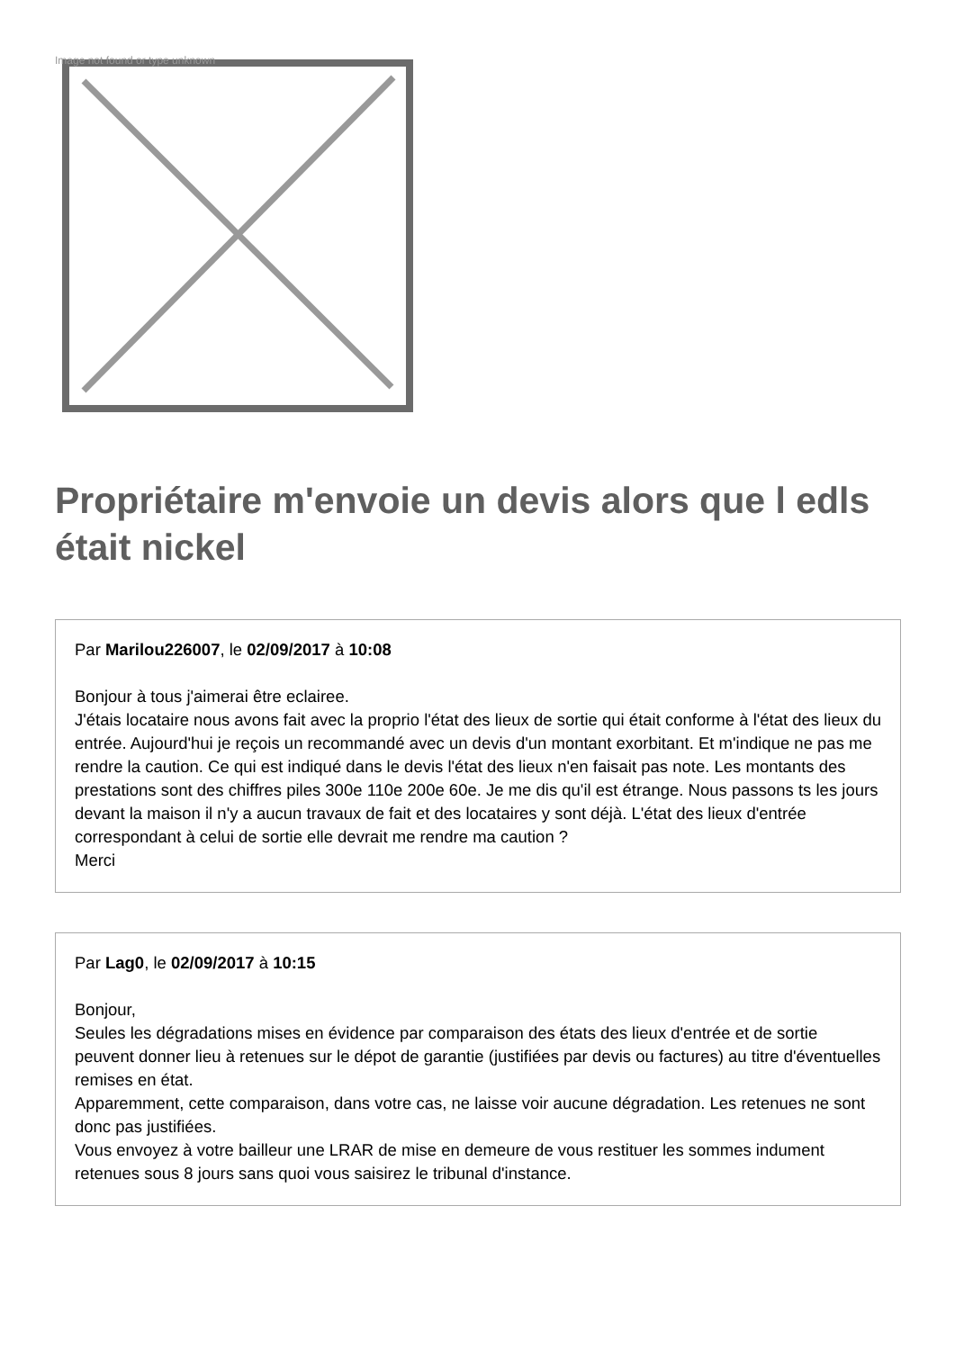Image not found or type unknown
Propriétaire m'envoie un devis alors que l edls était nickel
Par Marilou226007, le 02/09/2017 à 10:08
Bonjour à tous j'aimerai être eclairee.
J'étais locataire nous avons fait avec la proprio l'état des lieux de sortie qui était conforme à l'état des lieux du entrée. Aujourd'hui je reçois un recommandé avec un devis d'un montant exorbitant. Et m'indique ne pas me rendre la caution. Ce qui est indiqué dans le devis l'état des lieux n'en faisait pas note. Les montants des prestations sont des chiffres piles 300e 110e 200e 60e. Je me dis qu'il est étrange. Nous passons ts les jours devant la maison il n'y a aucun travaux de fait et des locataires y sont déjà. L'état des lieux d'entrée correspondant à celui de sortie elle devrait me rendre ma caution ?
Merci
Par Lag0, le 02/09/2017 à 10:15
Bonjour,
Seules les dégradations mises en évidence par comparaison des états des lieux d'entrée et de sortie peuvent donner lieu à retenues sur le dépot de garantie (justifiées par devis ou factures) au titre d'éventuelles remises en état.
Apparemment, cette comparaison, dans votre cas, ne laisse voir aucune dégradation. Les retenues ne sont donc pas justifiées.
Vous envoyez à votre bailleur une LRAR de mise en demeure de vous restituer les sommes indument retenues sous 8 jours sans quoi vous saisirez le tribunal d'instance.